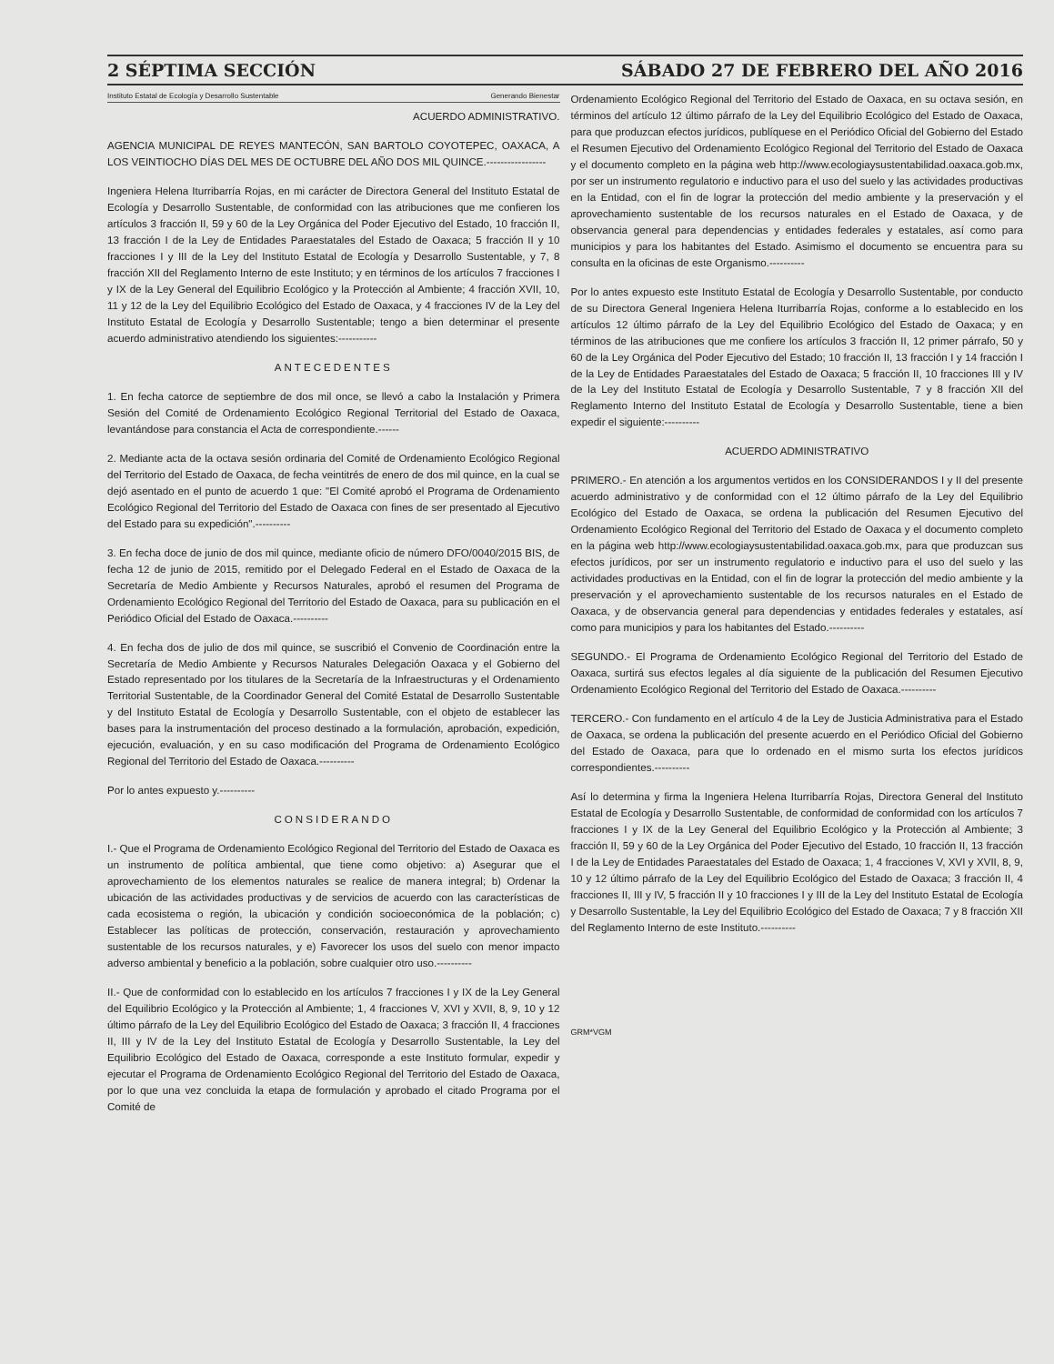2 SÉPTIMA SECCIÓN SÁBADO 27 DE FEBRERO DEL AÑO 2016
Instituto Estatal de Ecología y Desarrollo Sustentable Generando Bienestar
ACUERDO ADMINISTRATIVO.
AGENCIA MUNICIPAL DE REYES MANTECÓN, SAN BARTOLO COYOTEPEC, OAXACA, A LOS VEINTIOCHO DÍAS DEL MES DE OCTUBRE DEL AÑO DOS MIL QUINCE.-----------------
Ingeniera Helena Iturribarría Rojas, en mi carácter de Directora General del Instituto Estatal de Ecología y Desarrollo Sustentable, de conformidad con las atribuciones que me confieren los artículos 3 fracción II, 59 y 60 de la Ley Orgánica del Poder Ejecutivo del Estado, 10 fracción II, 13 fracción I de la Ley de Entidades Paraestatales del Estado de Oaxaca; 5 fracción II y 10 fracciones I y III de la Ley del Instituto Estatal de Ecología y Desarrollo Sustentable, y 7, 8 fracción XII del Reglamento Interno de este Instituto; y en términos de los artículos 7 fracciones I y IX de la Ley General del Equilibrio Ecológico y la Protección al Ambiente; 4 fracción XVII, 10, 11 y 12 de la Ley del Equilibrio Ecológico del Estado de Oaxaca, y 4 fracciones IV de la Ley del Instituto Estatal de Ecología y Desarrollo Sustentable; tengo a bien determinar el presente acuerdo administrativo atendiendo los siguientes:-----------
ANTECEDENTES
1. En fecha catorce de septiembre de dos mil once, se llevó a cabo la Instalación y Primera Sesión del Comité de Ordenamiento Ecológico Regional Territorial del Estado de Oaxaca, levantándose para constancia el Acta de correspondiente.------
2. Mediante acta de la octava sesión ordinaria del Comité de Ordenamiento Ecológico Regional del Territorio del Estado de Oaxaca, de fecha veintitrés de enero de dos mil quince, en la cual se dejó asentado en el punto de acuerdo 1 que: "El Comité aprobó el Programa de Ordenamiento Ecológico Regional del Territorio del Estado de Oaxaca con fines de ser presentado al Ejecutivo del Estado para su expedición".----------
3. En fecha doce de junio de dos mil quince, mediante oficio de número DFO/0040/2015 BIS, de fecha 12 de junio de 2015, remitido por el Delegado Federal en el Estado de Oaxaca de la Secretaría de Medio Ambiente y Recursos Naturales, aprobó el resumen del Programa de Ordenamiento Ecológico Regional del Territorio del Estado de Oaxaca, para su publicación en el Periódico Oficial del Estado de Oaxaca.----------
4. En fecha dos de julio de dos mil quince, se suscribió el Convenio de Coordinación entre la Secretaría de Medio Ambiente y Recursos Naturales Delegación Oaxaca y el Gobierno del Estado representado por los titulares de la Secretaría de la Infraestructuras y el Ordenamiento Territorial Sustentable, de la Coordinador General del Comité Estatal de Desarrollo Sustentable y del Instituto Estatal de Ecología y Desarrollo Sustentable, con el objeto de establecer las bases para la instrumentación del proceso destinado a la formulación, aprobación, expedición, ejecución, evaluación, y en su caso modificación del Programa de Ordenamiento Ecológico Regional del Territorio del Estado de Oaxaca.----------
Por lo antes expuesto y.----------
CONSIDERANDO
I.- Que el Programa de Ordenamiento Ecológico Regional del Territorio del Estado de Oaxaca es un instrumento de política ambiental, que tiene como objetivo: a) Asegurar que el aprovechamiento de los elementos naturales se realice de manera integral; b) Ordenar la ubicación de las actividades productivas y de servicios de acuerdo con las características de cada ecosistema o región, la ubicación y condición socioeconómica de la población; c) Establecer las políticas de protección, conservación, restauración y aprovechamiento sustentable de los recursos naturales, y e) Favorecer los usos del suelo con menor impacto adverso ambiental y beneficio a la población, sobre cualquier otro uso.----------
II.- Que de conformidad con lo establecido en los artículos 7 fracciones I y IX de la Ley General del Equilibrio Ecológico y la Protección al Ambiente; 1, 4 fracciones V, XVI y XVII, 8, 9, 10 y 12 último párrafo de la Ley del Equilibrio Ecológico del Estado de Oaxaca; 3 fracción II, 4 fracciones II, III y IV de la Ley del Instituto Estatal de Ecología y Desarrollo Sustentable, la Ley del Equilibrio Ecológico del Estado de Oaxaca, corresponde a este Instituto formular, expedir y ejecutar el Programa de Ordenamiento Ecológico Regional del Territorio del Estado de Oaxaca, por lo que una vez concluida la etapa de formulación y aprobado el citado Programa por el Comité de
Ordenamiento Ecológico Regional del Territorio del Estado de Oaxaca, en su octava sesión, en términos del artículo 12 último párrafo de la Ley del Equilibrio Ecológico del Estado de Oaxaca, para que produzcan efectos jurídicos, publíquese en el Periódico Oficial del Gobierno del Estado el Resumen Ejecutivo del Ordenamiento Ecológico Regional del Territorio del Estado de Oaxaca y el documento completo en la página web http://www.ecologiaysustentabilidad.oaxaca.gob.mx, por ser un instrumento regulatorio e inductivo para el uso del suelo y las actividades productivas en la Entidad, con el fin de lograr la protección del medio ambiente y la preservación y el aprovechamiento sustentable de los recursos naturales en el Estado de Oaxaca, y de observancia general para dependencias y entidades federales y estatales, así como para municipios y para los habitantes del Estado. Asimismo el documento se encuentra para su consulta en la oficinas de este Organismo.----------
Por lo antes expuesto este Instituto Estatal de Ecología y Desarrollo Sustentable, por conducto de su Directora General Ingeniera Helena Iturribarría Rojas, conforme a lo establecido en los artículos 12 último párrafo de la Ley del Equilibrio Ecológico del Estado de Oaxaca; y en términos de las atribuciones que me confiere los artículos 3 fracción II, 12 primer párrafo, 50 y 60 de la Ley Orgánica del Poder Ejecutivo del Estado; 10 fracción II, 13 fracción I y 14 fracción I de la Ley de Entidades Paraestatales del Estado de Oaxaca; 5 fracción II, 10 fracciones III y IV de la Ley del Instituto Estatal de Ecología y Desarrollo Sustentable, 7 y 8 fracción XII del Reglamento Interno del Instituto Estatal de Ecología y Desarrollo Sustentable, tiene a bien expedir el siguiente:----------
ACUERDO ADMINISTRATIVO
PRIMERO.- En atención a los argumentos vertidos en los CONSIDERANDOS I y II del presente acuerdo administrativo y de conformidad con el 12 último párrafo de la Ley del Equilibrio Ecológico del Estado de Oaxaca, se ordena la publicación del Resumen Ejecutivo del Ordenamiento Ecológico Regional del Territorio del Estado de Oaxaca y el documento completo en la página web http://www.ecologiaysustentabilidad.oaxaca.gob.mx, para que produzcan sus efectos jurídicos, por ser un instrumento regulatorio e inductivo para el uso del suelo y las actividades productivas en la Entidad, con el fin de lograr la protección del medio ambiente y la preservación y el aprovechamiento sustentable de los recursos naturales en el Estado de Oaxaca, y de observancia general para dependencias y entidades federales y estatales, así como para municipios y para los habitantes del Estado.----------
SEGUNDO.- El Programa de Ordenamiento Ecológico Regional del Territorio del Estado de Oaxaca, surtirá sus efectos legales al día siguiente de la publicación del Resumen Ejecutivo Ordenamiento Ecológico Regional del Territorio del Estado de Oaxaca.----------
TERCERO.- Con fundamento en el artículo 4 de la Ley de Justicia Administrativa para el Estado de Oaxaca, se ordena la publicación del presente acuerdo en el Periódico Oficial del Gobierno del Estado de Oaxaca, para que lo ordenado en el mismo surta los efectos jurídicos correspondientes.----------
Así lo determina y firma la Ingeniera Helena Iturribarría Rojas, Directora General del Instituto Estatal de Ecología y Desarrollo Sustentable, de conformidad de conformidad con los artículos 7 fracciones I y IX de la Ley General del Equilibrio Ecológico y la Protección al Ambiente; 3 fracción II, 59 y 60 de la Ley Orgánica del Poder Ejecutivo del Estado, 10 fracción II, 13 fracción I de la Ley de Entidades Paraestatales del Estado de Oaxaca; 1, 4 fracciones V, XVI y XVII, 8, 9, 10 y 12 último párrafo de la Ley del Equilibrio Ecológico del Estado de Oaxaca; 3 fracción II, 4 fracciones II, III y IV, 5 fracción II y 10 fracciones I y III de la Ley del Instituto Estatal de Ecología y Desarrollo Sustentable, la Ley del Equilibrio Ecológico del Estado de Oaxaca; 7 y 8 fracción XII del Reglamento Interno de este Instituto.----------
GRM*VGM